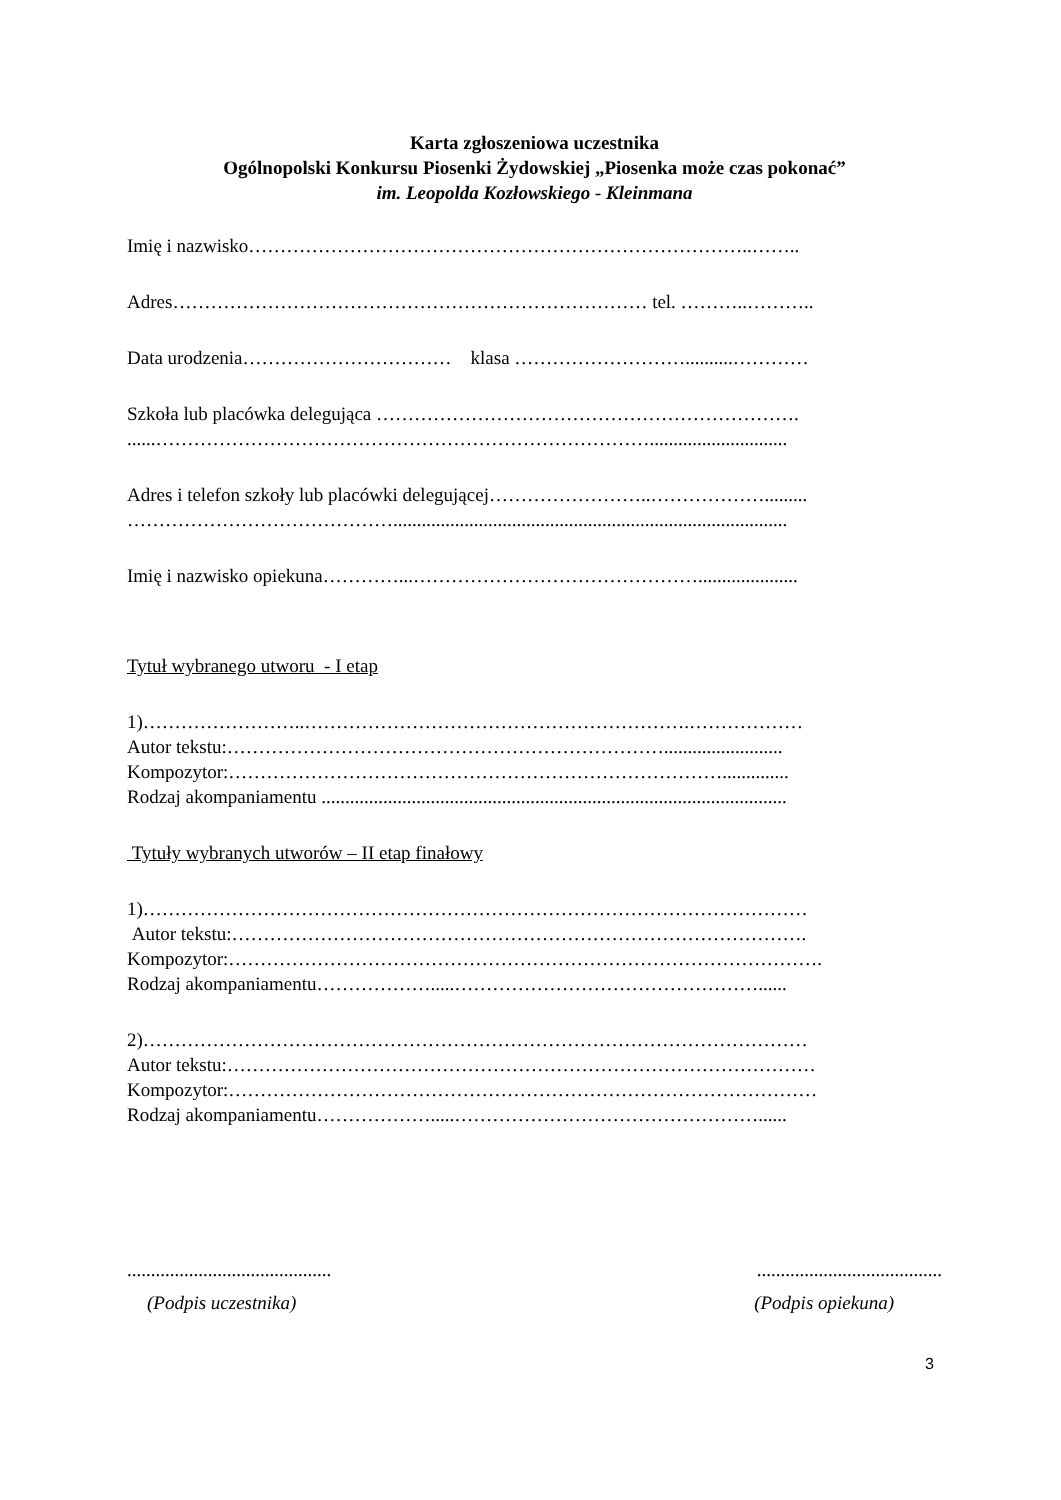Karta zgłoszeniowa uczestnika
Ogólnopolski Konkursu Piosenki Żydowskiej „Piosenka może czas pokonać”
im. Leopolda Kozłowskiego - Kleinmana
Imię i nazwisko……………………………………………………………………..……..
Adres………………………………………………………………… tel. ………..………..
Data urodzenia…………………………… klasa ………………………..........…………
Szkoła lub placówka delegująca ………………………………………………………….
......…………………………………………………………………….............................
Adres i telefon szkoły lub placówki delegującej……………………..……………….........
……………………………………...................................................................................
Imię i nazwisko opiekuna…………...……………………………………….....................
Tytuł wybranego utworu - I etap
1)……………………..…………………………………………………….………………
Autor tekstu:…………………………………………………………….........................
Kompozytor:……………………………………………………………………..............
Rodzaj akompaniamentu ..................................................................................................
Tytuły wybranych utworów – II etap finałowy
1)……………………………………………………………………………………………
Autor tekstu:……………………………………………………………………………….
Kompozytor:………………………………………………………………………………….
Rodzaj akompaniamentu……………….....…………………………………………......
2)……………………………………………………………………………………………
Autor tekstu:…………………………………………………………………………………
Kompozytor:…………………………………………………………………………………
Rodzaj akompaniamentu……………….....…………………………………………......
........................................... .......................................
(Podpis uczestnika) (Podpis opiekuna)
3